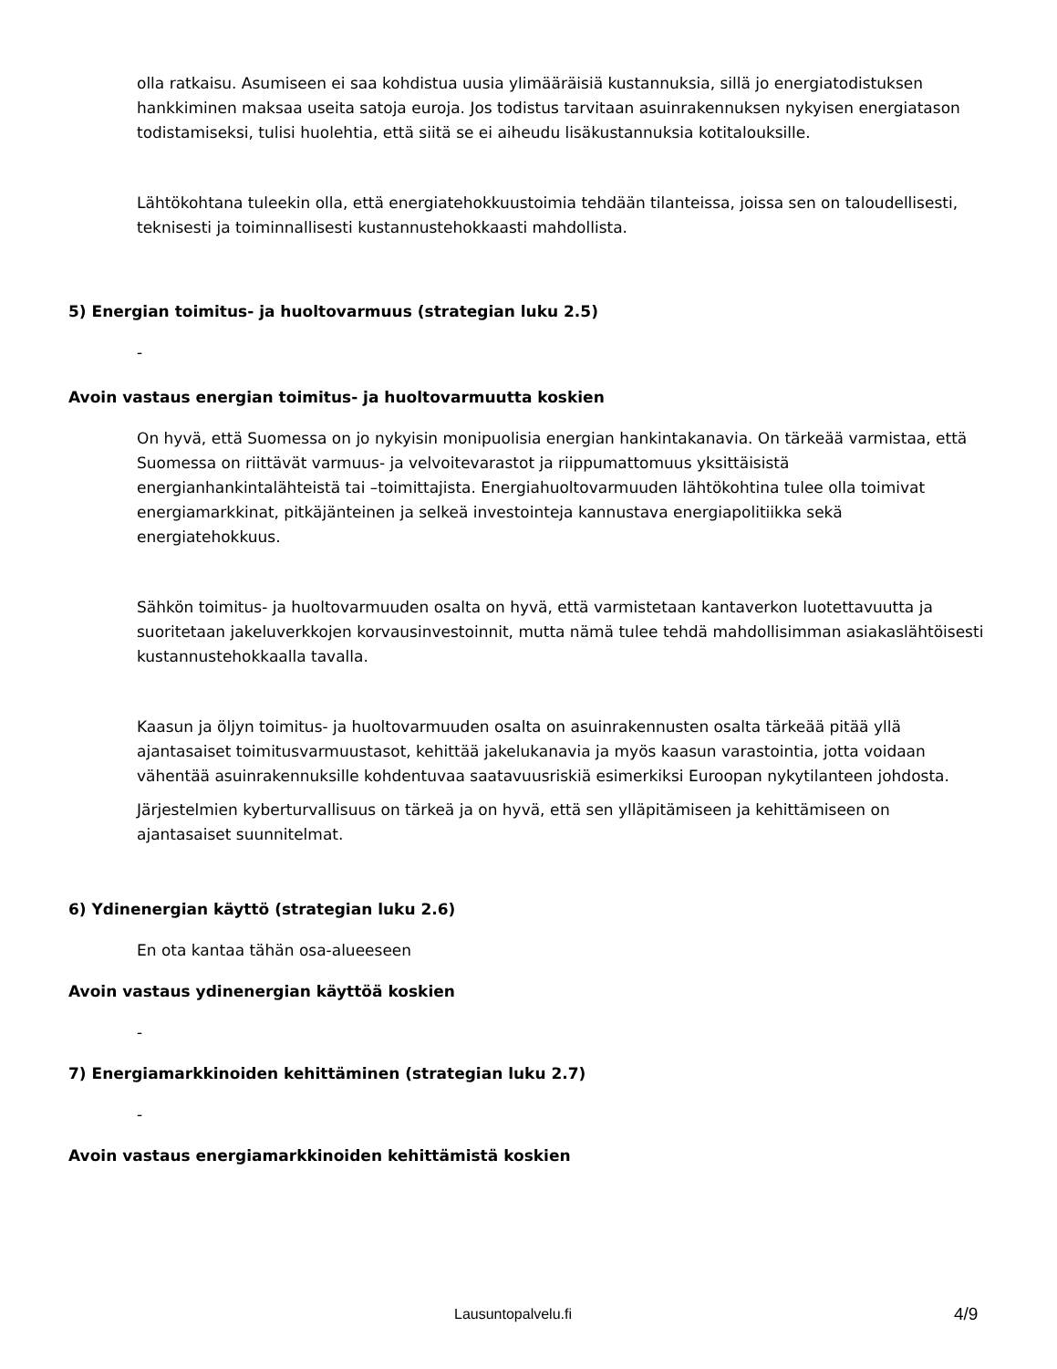olla ratkaisu. Asumiseen ei saa kohdistua uusia ylimääräisiä kustannuksia, sillä jo energiatodistuksen hankkiminen maksaa useita satoja euroja. Jos todistus tarvitaan asuinrakennuksen nykyisen energiatason todistamiseksi, tulisi huolehtia, että siitä se ei aiheudu lisäkustannuksia kotitalouksille.
Lähtökohtana tuleekin olla, että energiatehokkuustoimia tehdään tilanteissa, joissa sen on taloudellisesti, teknisesti ja toiminnallisesti kustannustehokkaasti mahdollista.
5) Energian toimitus- ja huoltovarmuus (strategian luku 2.5)
-
Avoin vastaus energian toimitus- ja huoltovarmuutta koskien
On hyvä, että Suomessa on jo nykyisin monipuolisia energian hankintakanavia. On tärkeää varmistaa, että Suomessa on riittävät varmuus- ja velvoitevarastot ja riippumattomuus yksittäisistä energianhankintalähteistä tai –toimittajista. Energiahuoltovarmuuden lähtökohtina tulee olla toimivat energiamarkkinat, pitkäjänteinen ja selkeä investointeja kannustava energiapolitiikka sekä energiatehokkuus.
Sähkön toimitus- ja huoltovarmuuden osalta on hyvä, että varmistetaan kantaverkon luotettavuutta ja suoritetaan jakeluverkkojen korvausinvestoinnit, mutta nämä tulee tehdä mahdollisimman asiakaslähtöisesti kustannustehokkaalla tavalla.
Kaasun ja öljyn toimitus- ja huoltovarmuuden osalta on asuinrakennusten osalta tärkeää pitää yllä ajantasaiset toimitusvarmuustasot, kehittää jakelukanavia ja myös kaasun varastointia, jotta voidaan vähentää asuinrakennuksille kohdentuvaa saatavuusriskiä esimerkiksi Euroopan nykytilanteen johdosta.
Järjestelmien kyberturvallisuus on tärkeä ja on hyvä, että sen ylläpitämiseen ja kehittämiseen on ajantasaiset suunnitelmat.
6) Ydinenergian käyttö (strategian luku 2.6)
En ota kantaa tähän osa-alueeseen
Avoin vastaus ydinenergian käyttöä koskien
-
7) Energiamarkkinoiden kehittäminen (strategian luku 2.7)
-
Avoin vastaus energiamarkkinoiden kehittämistä koskien
Lausuntopalvelu.fi 4/9